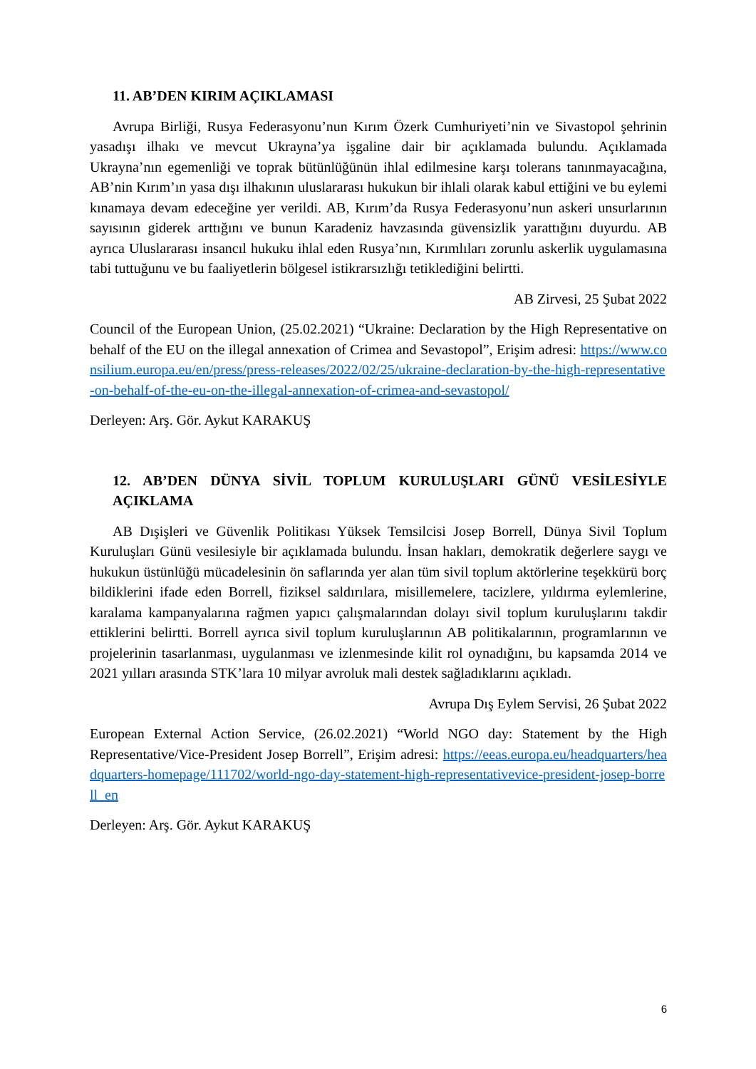11. AB’DEN KIRIM AÇIKLAMASI
Avrupa Birliği, Rusya Federasyonu’nun Kırım Özerk Cumhuriyeti’nin ve Sivastopol şehrinin yasadışı ilhakı ve mevcut Ukrayna’ya işgaline dair bir açıklamada bulundu. Açıklamada Ukrayna’nın egemenliği ve toprak bütünlüğünün ihlal edilmesine karşı tolerans tanınmayacağına, AB’nin Kırım’ın yasa dışı ilhakının uluslararası hukukun bir ihlali olarak kabul ettiğini ve bu eylemi kınamaya devam edeceğine yer verildi. AB, Kırım’da Rusya Federasyonu’nun askeri unsurlarının sayısının giderek arttığını ve bunun Karadeniz havzasında güvensizlik yarattığını duyurdu. AB ayrıca Uluslararası insancıl hukuku ihlal eden Rusya’nın, Kırımlıları zorunlu askerlik uygulamasına tabi tuttuğunu ve bu faaliyetlerin bölgesel istikrarsızlığı tetiklediğini belirtti.
AB Zirvesi, 25 Şubat 2022
Council of the European Union, (25.02.2021) “Ukraine: Declaration by the High Representative on behalf of the EU on the illegal annexation of Crimea and Sevastopol”, Erişim adresi: https://www.consilium.europa.eu/en/press/press-releases/2022/02/25/ukraine-declaration-by-the-high-representative-on-behalf-of-the-eu-on-the-illegal-annexation-of-crimea-and-sevastopol/
Derleyen: Arş. Gör. Aykut KARAKUŞ
12. AB’DEN DÜNYA SİVİL TOPLUM KURULUŞLARI GÜNÜ VESİLESİYLE AÇIKLAMA
AB Dışişleri ve Güvenlik Politikası Yüksek Temsilcisi Josep Borrell, Dünya Sivil Toplum Kuruluşları Günü vesilesiyle bir açıklamada bulundu. İnsan hakları, demokratik değerlere saygı ve hukukun üstünlüğü mücadelesinin ön saflarında yer alan tüm sivil toplum aktörlerine teşekkürü borç bildiklerini ifade eden Borrell, fiziksel saldırılara, misillemelere, tacizlere, yıldırma eylemlerine, karalama kampanyalarına rağmen yapıcı çalışmalarından dolayı sivil toplum kuruluşlarını takdir ettiklerini belirtti. Borrell ayrıca sivil toplum kuruluşlarının AB politikalarının, programlarının ve projelerinin tasarlanması, uygulanması ve izlenmesinde kilit rol oynadığını, bu kapsamda 2014 ve 2021 yılları arasında STK’lara 10 milyar avroluk mali destek sağladıklarını açıkladı.
Avrupa Dış Eylem Servisi, 26 Şubat 2022
European External Action Service, (26.02.2021) “World NGO day: Statement by the High Representative/Vice-President Josep Borrell”, Erişim adresi: https://eeas.europa.eu/headquarters/headquarters-homepage/111702/world-ngo-day-statement-high-representativevice-president-josep-borrell_en
Derleyen: Arş. Gör. Aykut KARAKUŞ
6